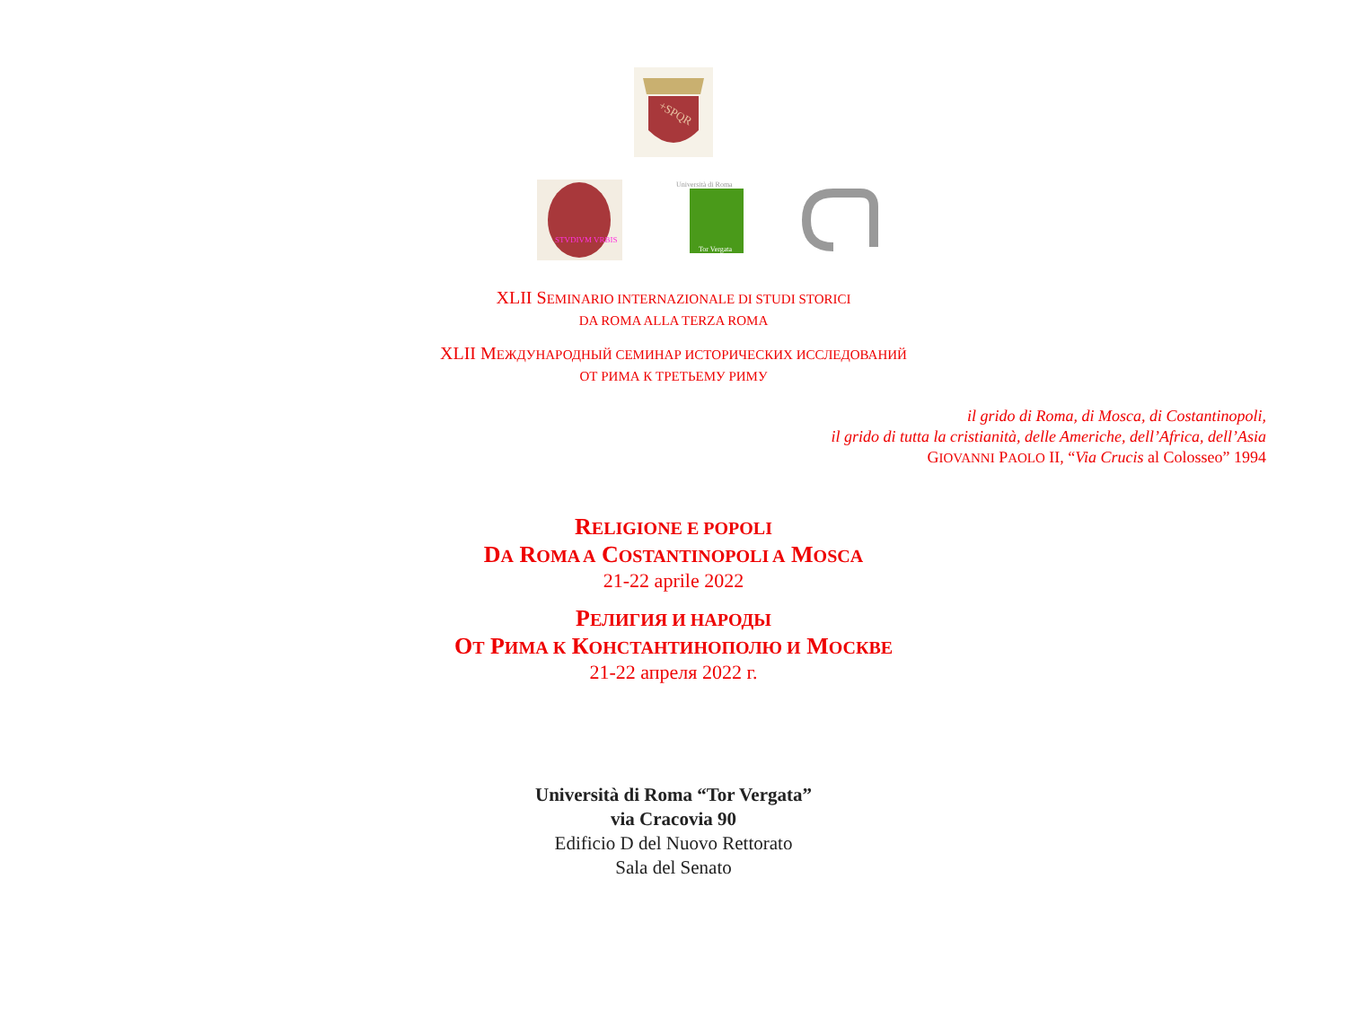+SPQR
STVDIVM VRBIS
Università di Roma
Tor Vergata
XLII SEMINARIO INTERNAZIONALE DI STUDI STORICI
DA ROMA ALLA TERZA ROMA
XLII МЕЖДУНАРОДНЫЙ СЕМИНАР ИСТОРИЧЕСКИХ ИССЛЕДОВАНИЙ
ОТ РИМА К ТРЕТЬЕМУ РИМУ
il grido di Roma, di Mosca, di Costantinopoli,
il grido di tutta la cristianità, delle Americhe, dell’Africa, dell’Asia
GIOVANNI PAOLO II, “Via Crucis al Colosseo” 1994
RELIGIONE E POPOLI
DA ROMA A COSTANTINOPOLI A MOSCA
21-22 aprile 2022
РЕЛИГИЯ И НАРОДЫ
ОТ РИМА К КОНСТАНТИНОПОЛЮ И МОСКВЕ
21-22 апреля 2022 г.
Università di Roma “Tor Vergata”
via Cracovia 90
Edificio D del Nuovo Rettorato
Sala del Senato